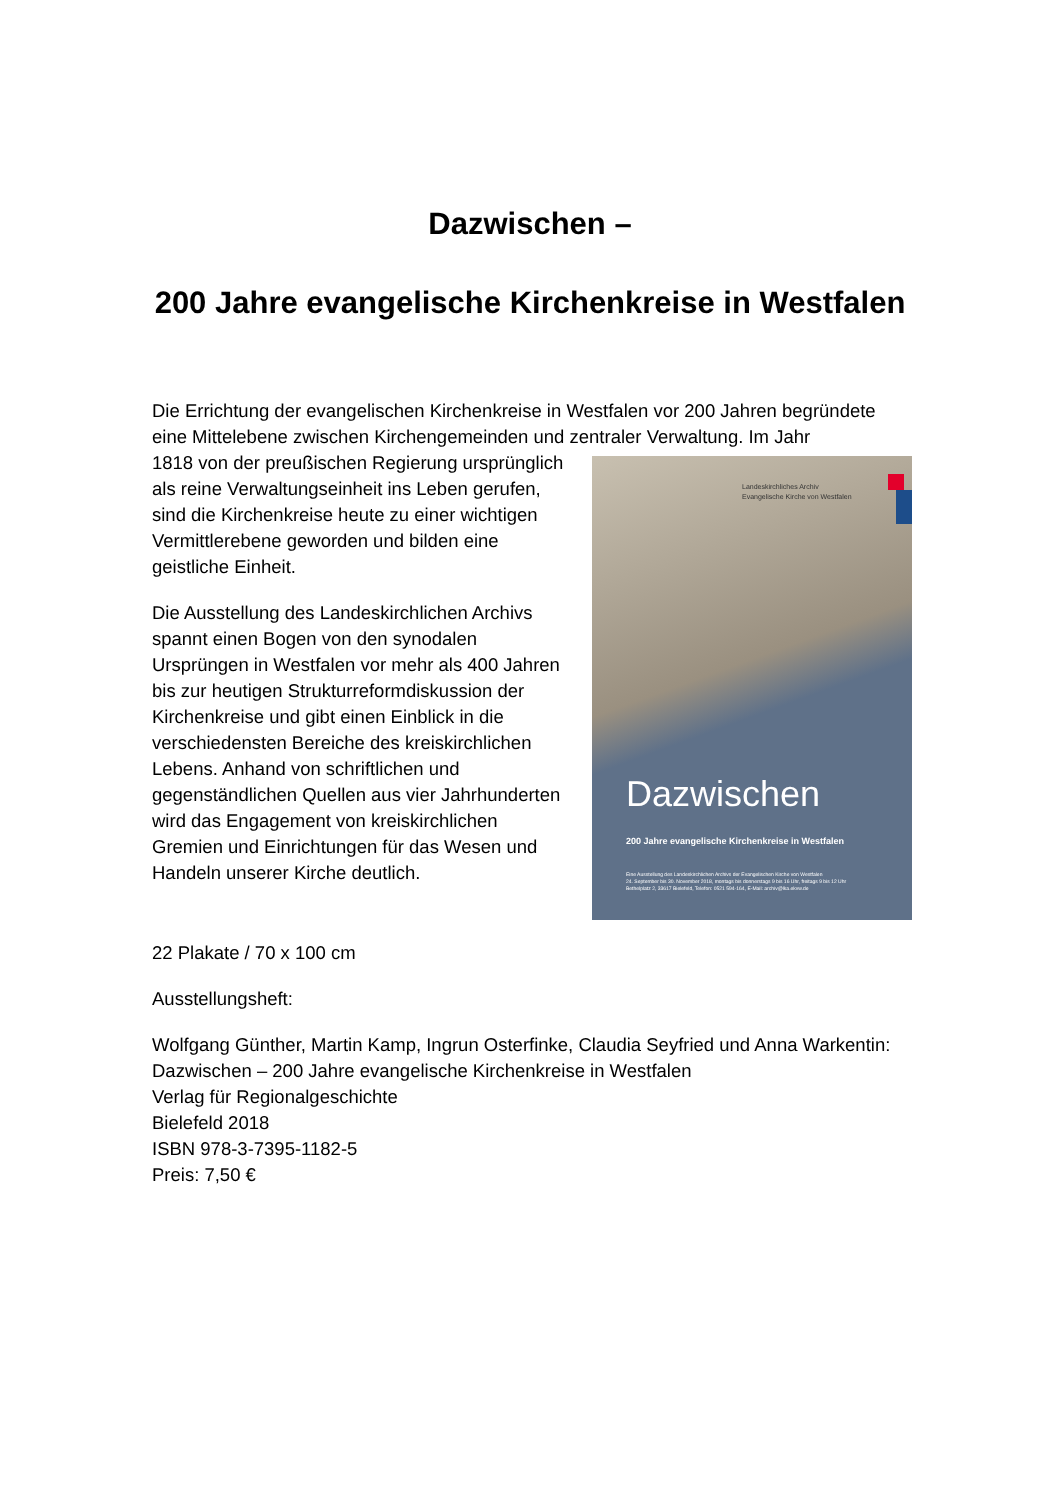Dazwischen –
200 Jahre evangelische Kirchenkreise in Westfalen
Die Errichtung der evangelischen Kirchenkreise in Westfalen vor 200 Jahren begründete eine Mittelebene zwischen Kirchengemeinden und zentraler Verwaltung. Im Jahr
Landeskirchliches Archiv
Evangelische Kirche von Westfalen
Dazwischen
200 Jahre evangelische Kirchenkreise in Westfalen
Eine Ausstellung des Landeskirchlichen Archivs der Evangelischen Kirche von Westfalen
24. September bis 30. November 2018, montags bis donnerstags 9 bis 16 Uhr, freitags 9 bis 12 Uhr
Bethelplatz 2, 33617 Bielefeld, Telefon: 0521 594-164, E-Mail: archiv@lka.ekvw.de
1818 von der preußischen Regierung ursprünglich als reine Verwaltungseinheit ins Leben gerufen, sind die Kirchenkreise heute zu einer wichtigen Vermittlerebene geworden und bilden eine geistliche Einheit.
Die Ausstellung des Landeskirchlichen Archivs spannt einen Bogen von den synodalen Ursprüngen in Westfalen vor mehr als 400 Jahren bis zur heutigen Strukturreformdiskussion der Kirchenkreise und gibt einen Einblick in die verschiedensten Bereiche des kreiskirchlichen Lebens. Anhand von schriftlichen und gegenständlichen Quellen aus vier Jahrhunderten wird das Engagement von kreiskirchlichen Gremien und Einrichtungen für das Wesen und Handeln unserer Kirche deutlich.
22 Plakate / 70 x 100 cm
Ausstellungsheft:
Wolfgang Günther, Martin Kamp, Ingrun Osterfinke, Claudia Seyfried und Anna Warkentin: Dazwischen – 200 Jahre evangelische Kirchenkreise in Westfalen
Verlag für Regionalgeschichte
Bielefeld 2018
ISBN 978-3-7395-1182-5
Preis: 7,50 €